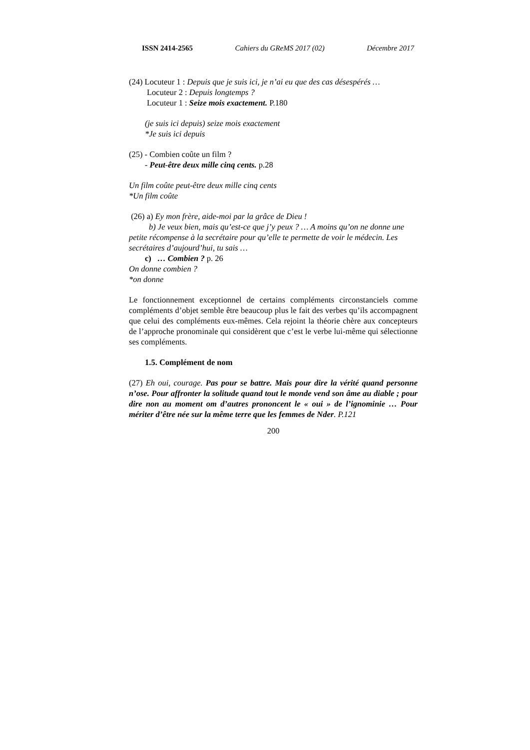ISSN 2414-2565 Cahiers du GReMS 2017 (02) Décembre 2017
(24) Locuteur 1 : Depuis que je suis ici, je n’ai eu que des cas désespérés …
Locuteur 2 : Depuis longtemps ?
Locuteur 1 : Seize mois exactement. P.180
(je suis ici depuis) seize mois exactement
*Je suis ici depuis
(25) - Combien coûte un film ?
- Peut-être deux mille cinq cents. p.28
Un film coûte peut-être deux mille cinq cents
*Un film coûte
(26) a) Ey mon frère, aide-moi par la grâce de Dieu !
b) Je veux bien, mais qu’est-ce que j’y peux ? … A moins qu’on ne donne une petite récompense à la secrétaire pour qu’elle te permette de voir le médecin. Les secrétaires d’aujourd’hui, tu sais …
c) … Combien ? p. 26
On donne combien ?
*on donne
Le fonctionnement exceptionnel de certains compléments circonstanciels comme compléments d’objet semble être beaucoup plus le fait des verbes qu’ils accompagnent que celui des compléments eux-mêmes. Cela rejoint la théorie chère aux concepteurs de l’approche pronominale qui considèrent que c’est le verbe lui-même qui sélectionne ses compléments.
1.5. Complément de nom
(27) Eh oui, courage. Pas pour se battre. Mais pour dire la vérité quand personne n’ose. Pour affronter la solitude quand tout le monde vend son âme au diable ; pour dire non au moment om d’autres prononcent le « oui » de l’ignominie … Pour mériter d’être née sur la même terre que les femmes de Nder. P.121
200